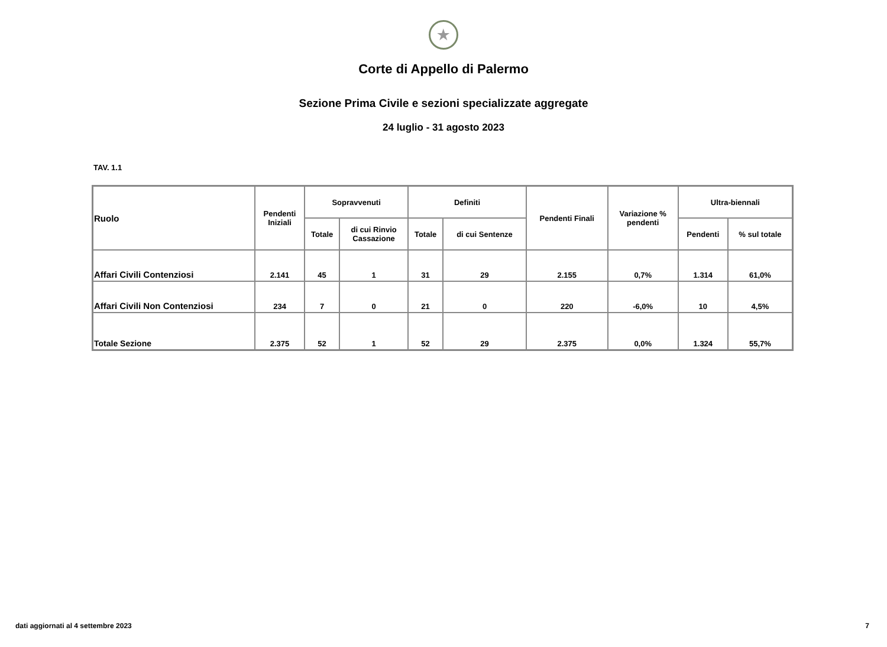★
Corte di Appello di Palermo
Sezione Prima Civile e sezioni specializzate aggregate
24 luglio - 31 agosto 2023
TAV. 1.1
| Ruolo | Pendenti Iniziali | Sopravvenuti | | Definiti | | Pendenti Finali | Variazione % pendenti | Ultra-biennali | |
| --- | --- | --- | --- | --- | --- | --- | --- | --- | --- |
| | | Totale | di cui Rinvio Cassazione | Totale | di cui Sentenze | | | Pendenti | % sul totale |
| Affari Civili Contenziosi | 2.141 | 45 | 1 | 31 | 29 | 2.155 | 0,7% | 1.314 | 61,0% |
| Affari Civili Non Contenziosi | 234 | 7 | 0 | 21 | 0 | 220 | -6,0% | 10 | 4,5% |
| Totale Sezione | 2.375 | 52 | 1 | 52 | 29 | 2.375 | 0,0% | 1.324 | 55,7% |
dati aggiornati al 4 settembre 2023
7